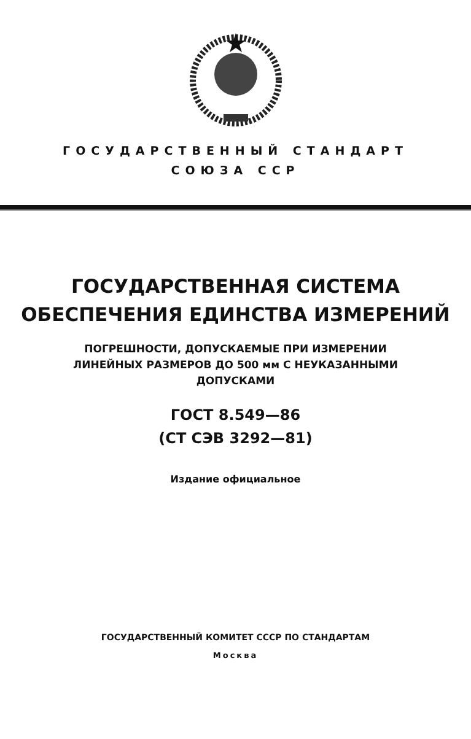ГОСУДАРСТВЕННЫЙ СТАНДАРТ
СОЮЗА ССР
ГОСУДАРСТВЕННАЯ СИСТЕМА
ОБЕСПЕЧЕНИЯ ЕДИНСТВА ИЗМЕРЕНИЙ
ПОГРЕШНОСТИ, ДОПУСКАЕМЫЕ ПРИ ИЗМЕРЕНИИ
ЛИНЕЙНЫХ РАЗМЕРОВ ДО 500 мм С НЕУКАЗАННЫМИ
ДОПУСКАМИ
ГОСТ 8.549—86
(СТ СЭВ 3292—81)
Издание официальное
ГОСУДАРСТВЕННЫЙ КОМИТЕТ СССР ПО СТАНДАРТАМ
Москва